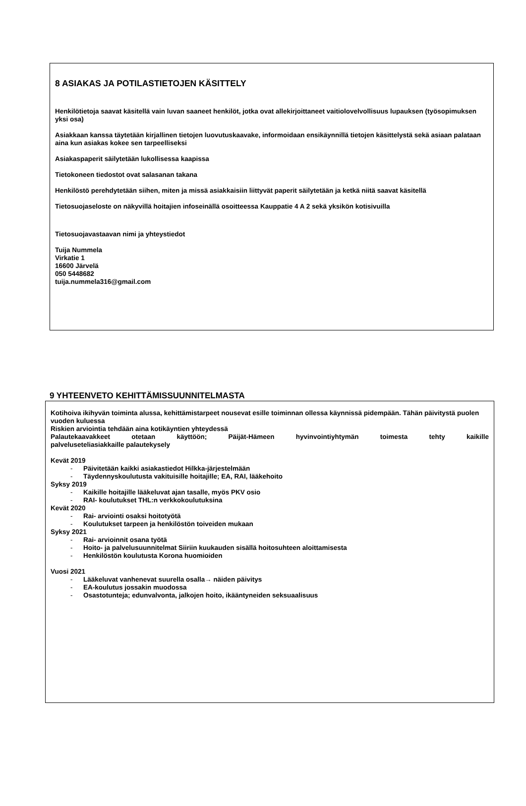8 ASIAKAS JA POTILASTIETOJEN KÄSITTELY
Henkilötietoja saavat käsitellä vain luvan saaneet henkilöt, jotka ovat allekirjoittaneet vaitiolovelvollisuus lupauksen (työsopimuksen yksi osa)
Asiakkaan kanssa täytetään kirjallinen tietojen luovutuskaavake, informoidaan ensikäynnillä tietojen käsittelystä sekä asiaan palataan aina kun asiakas kokee sen tarpeelliseksi
Asiakaspaperit säilytetään lukollisessa kaapissa
Tietokoneen tiedostot ovat salasanan takana
Henkilöstö perehdytetään siihen, miten ja missä asiakkaisiin liittyvät paperit säilytetään ja ketkä niitä saavat käsitellä
Tietosuojaseloste on näkyvillä hoitajien infoseinällä osoitteessa Kauppatie 4 A 2 sekä yksikön kotisivuilla
Tietosuojavastaavan nimi ja yhteystiedot
Tuija Nummela
Virkatie 1
16600 Järvelä
050 5448682
tuija.nummela316@gmail.com
9 YHTEENVETO KEHITTÄMISSUUNNITELMASTA
Kotihoiva ikihyvän toiminta alussa, kehittämistarpeet nousevat esille toiminnan ollessa käynnissä pidempään. Tähän päivitystä puolen vuoden kuluessa
Riskien arviointia tehdään aina kotikäyntien yhteydessä
Palautekaavakkeet otetaan käyttöön; Päijät-Hämeen hyvinvointiyhtymän toimesta tehty kaikille
palveluseteliasiakkaille palautekysely
Kevät 2019
- Päivitetään kaikki asiakastiedot Hilkka-järjestelmään
- Täydennyskoulutusta vakituisille hoitajille; EA, RAI, lääkehoito
Syksy 2019
- Kaikille hoitajille lääkeluvat ajan tasalle, myös PKV osio
- RAI- koulutukset THL:n verkkokoulutuksina
Kevät 2020
- Rai- arviointi osaksi hoitotyötä
- Koulutukset tarpeen ja henkilöstön toiveiden mukaan
Syksy 2021
- Rai- arvioinnit osana työtä
- Hoito- ja palvelusuunnitelmat Siiriin kuukauden sisällä hoitosuhteen aloittamisesta
- Henkilöstön koulutusta Korona huomioiden
Vuosi 2021
- Lääkeluvat vanhenevat suurella osalla→ näiden päivitys
- EA-koulutus jossakin muodossa
- Osastotunteja; edunvalvonta, jalkojen hoito, ikääntyneiden seksuaalisuus